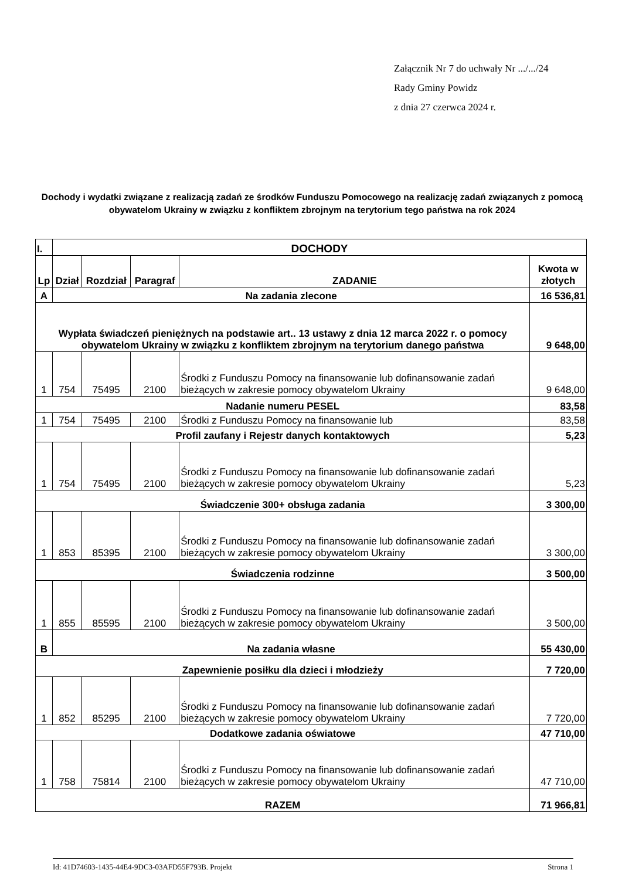Załącznik Nr 7 do uchwały Nr .../.../24
Rady Gminy Powidz
z dnia 27 czerwca 2024 r.
Dochody i wydatki związane z realizacją zadań ze środków Funduszu Pomocowego na realizację zadań związanych z pomocą obywatelom Ukrainy w związku z konfliktem zbrojnym na terytorium tego państwa na rok 2024
| I. | DOCHODY | | | | |
| Lp | Dział | Rozdział | Paragraf | ZADANIE | Kwota w złotych |
| A | Na zadania zlecone | | | | 16 536,81 |
| Wypłata świadczeń pieniężnych na podstawie art.. 13 ustawy z dnia 12 marca 2022 r. o pomocy obywatelom Ukrainy w związku z konfliktem zbrojnym na terytorium danego państwa | | | | | 9 648,00 |
| 1 | 754 | 75495 | 2100 | Środki z Funduszu Pomocy na finansowanie lub dofinansowanie zadań bieżących w zakresie pomocy obywatelom Ukrainy | 9 648,00 |
| Nadanie numeru PESEL | | | | | 83,58 |
| 1 | 754 | 75495 | 2100 | Środki z Funduszu Pomocy na finansowanie lub | 83,58 |
| Profil zaufany i Rejestr danych kontaktowych | | | | | 5,23 |
| 1 | 754 | 75495 | 2100 | Środki z Funduszu Pomocy na finansowanie lub dofinansowanie zadań bieżących w zakresie pomocy obywatelom Ukrainy | 5,23 |
| Świadczenie 300+ obsługa zadania | | | | | 3 300,00 |
| 1 | 853 | 85395 | 2100 | Środki z Funduszu Pomocy na finansowanie lub dofinansowanie zadań bieżących w zakresie pomocy obywatelom Ukrainy | 3 300,00 |
| Świadczenia rodzinne | | | | | 3 500,00 |
| 1 | 855 | 85595 | 2100 | Środki z Funduszu Pomocy na finansowanie lub dofinansowanie zadań bieżących w zakresie pomocy obywatelom Ukrainy | 3 500,00 |
| B | Na zadania własne | | | | 55 430,00 |
| Zapewnienie posiłku dla dzieci i młodzieży | | | | | 7 720,00 |
| 1 | 852 | 85295 | 2100 | Środki z Funduszu Pomocy na finansowanie lub dofinansowanie zadań bieżących w zakresie pomocy obywatelom Ukrainy | 7 720,00 |
| Dodatkowe zadania oświatowe | | | | | 47 710,00 |
| 1 | 758 | 75814 | 2100 | Środki z Funduszu Pomocy na finansowanie lub dofinansowanie zadań bieżących w zakresie pomocy obywatelom Ukrainy | 47 710,00 |
| RAZEM | | | | | 71 966,81 |
Id: 41D74603-1435-44E4-9DC3-03AFD55F793B. Projekt Strona 1